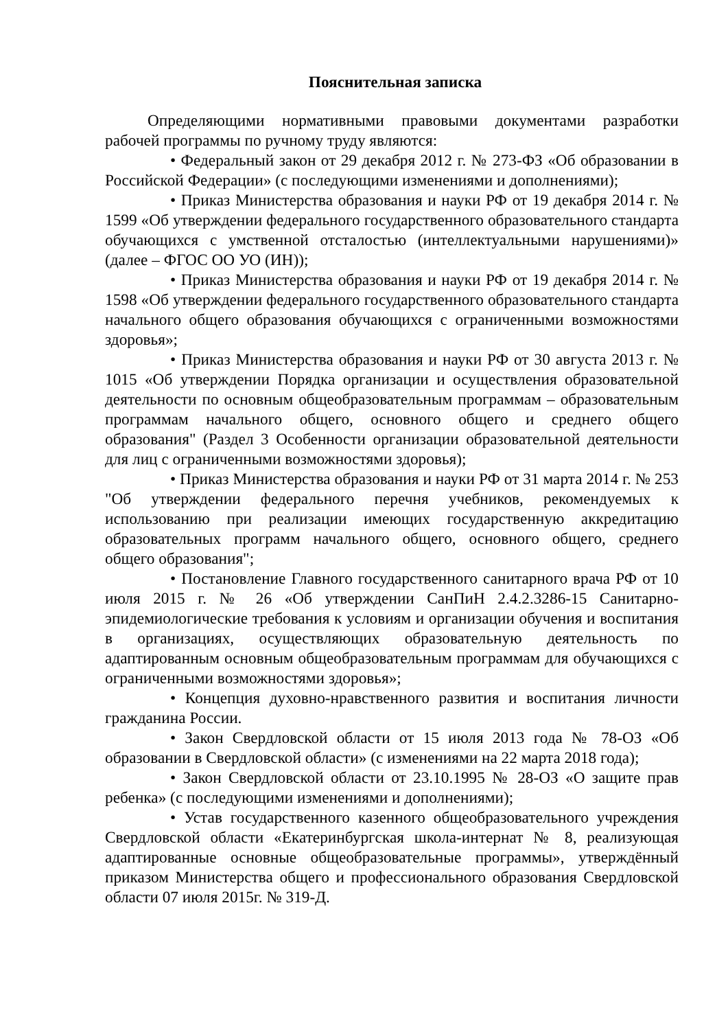Пояснительная записка
Определяющими нормативными правовыми документами разработки рабочей программы по ручному труду являются:
• Федеральный закон от 29 декабря 2012 г. № 273-ФЗ «Об образовании в Российской Федерации» (с последующими изменениями и дополнениями);
• Приказ Министерства образования и науки РФ от 19 декабря 2014 г. № 1599 «Об утверждении федерального государственного образовательного стандарта обучающихся с умственной отсталостью (интеллектуальными нарушениями)» (далее – ФГОС ОО УО (ИН));
• Приказ Министерства образования и науки РФ от 19 декабря 2014 г. № 1598 «Об утверждении федерального государственного образовательного стандарта начального общего образования обучающихся с ограниченными возможностями здоровья»;
• Приказ Министерства образования и науки РФ от 30 августа 2013 г. № 1015 «Об утверждении Порядка организации и осуществления образовательной деятельности по основным общеобразовательным программам – образовательным программам начального общего, основного общего и среднего общего образования" (Раздел 3 Особенности организации образовательной деятельности для лиц с ограниченными возможностями здоровья);
• Приказ Министерства образования и науки РФ от 31 марта 2014 г. № 253 "Об утверждении федерального перечня учебников, рекомендуемых к использованию при реализации имеющих государственную аккредитацию образовательных программ начального общего, основного общего, среднего общего образования";
• Постановление Главного государственного санитарного врача РФ от 10 июля 2015 г. № 26 «Об утверждении СанПиН 2.4.2.3286-15 Санитарно-эпидемиологические требования к условиям и организации обучения и воспитания в организациях, осуществляющих образовательную деятельность по адаптированным основным общеобразовательным программам для обучающихся с ограниченными возможностями здоровья»;
• Концепция духовно-нравственного развития и воспитания личности гражданина России.
• Закон Свердловской области от 15 июля 2013 года № 78-ОЗ «Об образовании в Свердловской области» (с изменениями на 22 марта 2018 года);
• Закон Свердловской области от 23.10.1995 № 28-ОЗ «О защите прав ребенка» (с последующими изменениями и дополнениями);
• Устав государственного казенного общеобразовательного учреждения Свердловской области «Екатеринбургская школа-интернат № 8, реализующая адаптированные основные общеобразовательные программы», утверждённый приказом Министерства общего и профессионального образования Свердловской области 07 июля 2015г. № 319-Д.